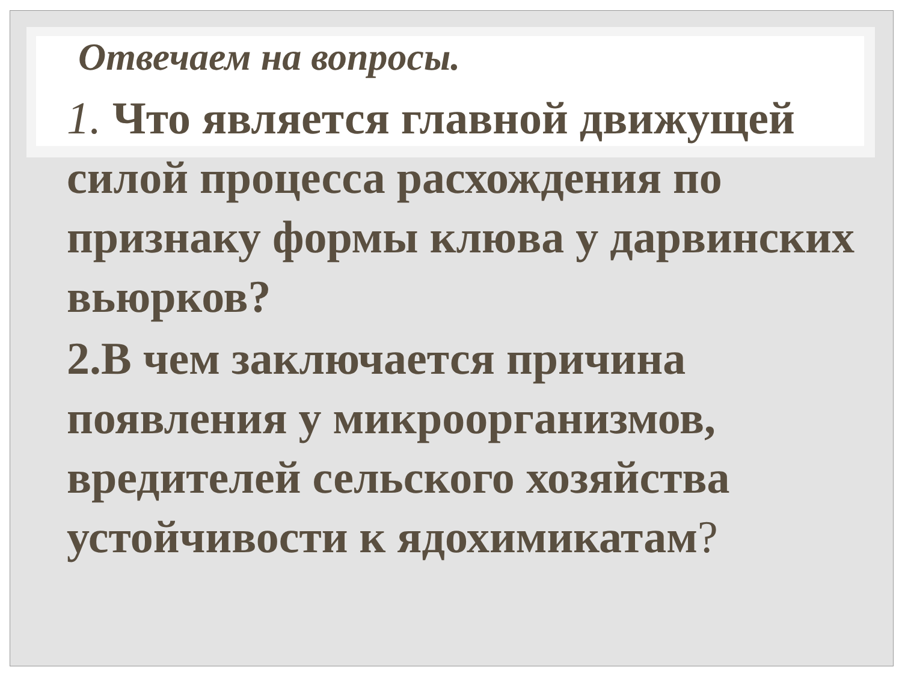Отвечаем на вопросы.
1. Что является главной движущей силой процесса расхождения по признаку формы клюва у дарвинских вьюрков?
2.В чем заключается причина появления у микроорганизмов, вредителей сельского хозяйства устойчивости к ядохимикатам?